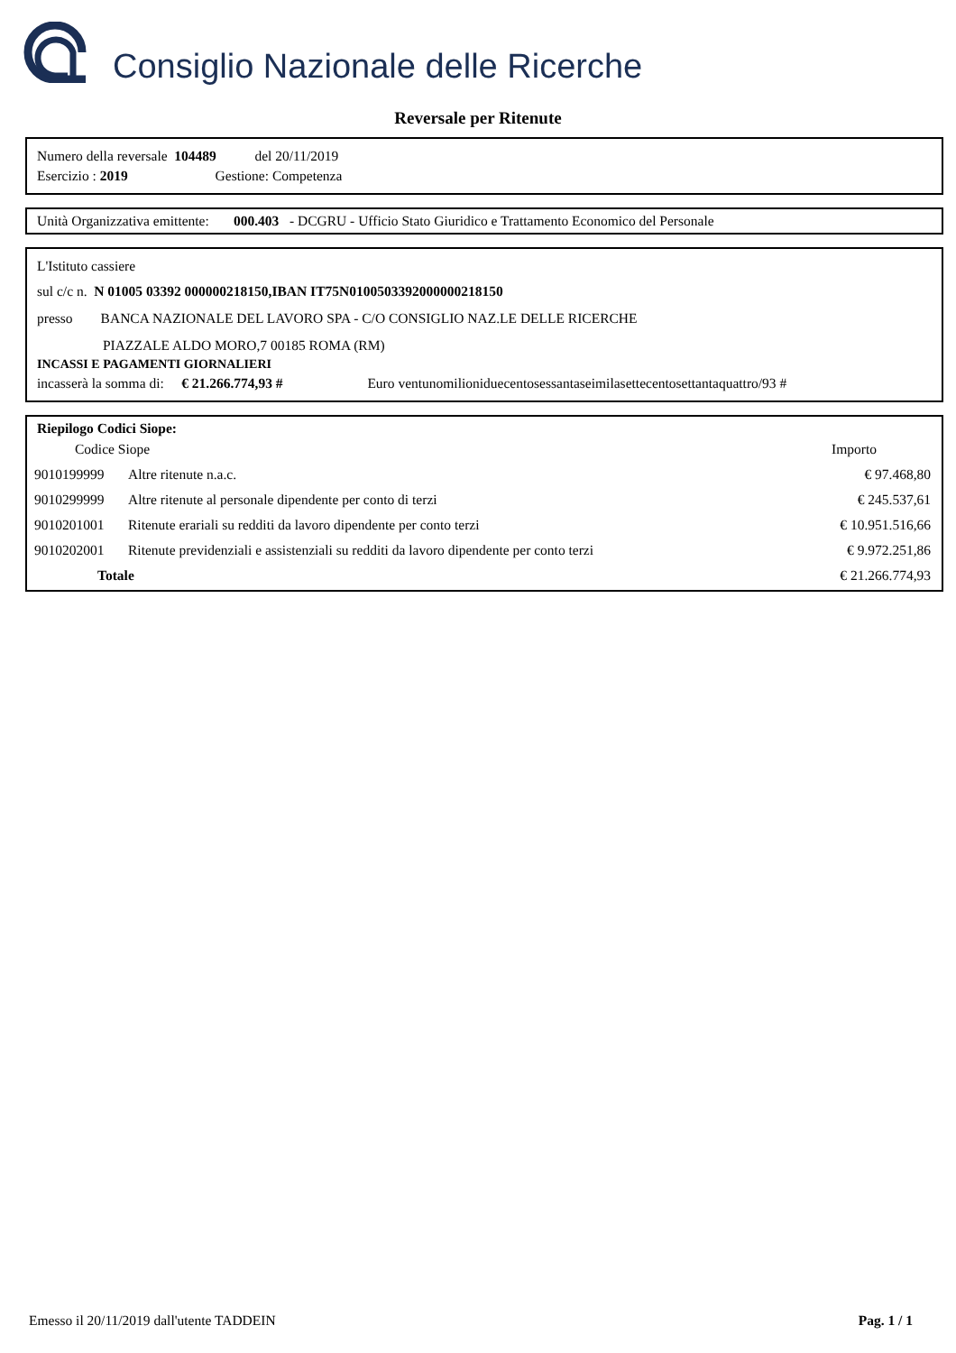Consiglio Nazionale delle Ricerche
Reversale per Ritenute
Numero della reversale 104489 del 20/11/2019
Esercizio : 2019 Gestione: Competenza
Unità Organizzativa emittente: 000.403 - DCGRU - Ufficio Stato Giuridico e Trattamento Economico del Personale
L'Istituto cassiere
sul c/c n. N 01005 03392 000000218150,IBAN IT75N0100503392000000218150
presso BANCA NAZIONALE DEL LAVORO SPA - C/O CONSIGLIO NAZ.LE DELLE RICERCHE
PIAZZALE ALDO MORO,7 00185 ROMA (RM)
INCASSI E PAGAMENTI GIORNALIERI
incasserà la somma di: € 21.266.774,93 # Euro ventunomilioniduecentosessantaseimilasettecentosettantaquattro/93 #
Riepilogo Codici Siope:
| Codice Siope | | Importo |
| 9010199999 | Altre ritenute n.a.c. | € 97.468,80 |
| 9010299999 | Altre ritenute al personale dipendente per conto di terzi | € 245.537,61 |
| 9010201001 | Ritenute erariali su redditi da lavoro dipendente per conto terzi | € 10.951.516,66 |
| 9010202001 | Ritenute previdenziali e assistenziali su redditi da lavoro dipendente per conto terzi | € 9.972.251,86 |
| Totale | | € 21.266.774,93 |
Emesso il 20/11/2019 dall'utente TADDEIN Pag. 1 / 1